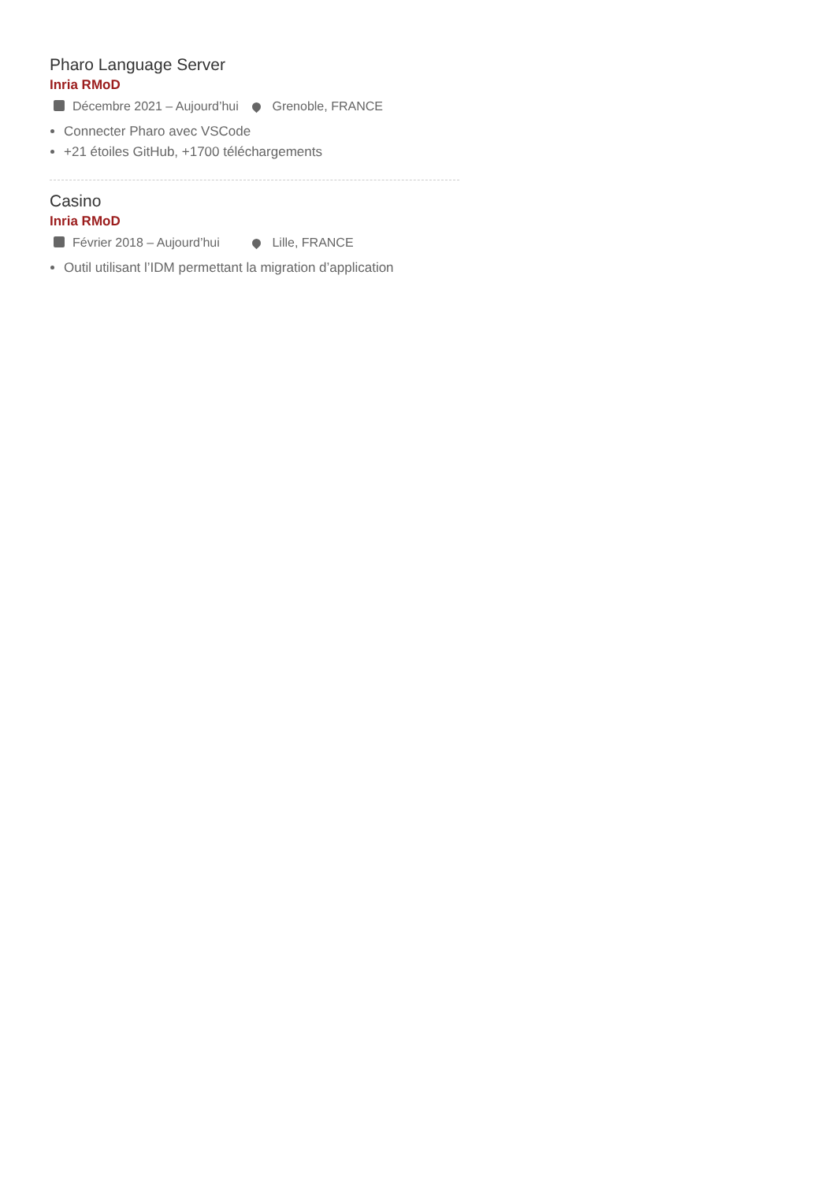Pharo Language Server
Inria RMoD
Décembre 2021 – Aujourd’hui Grenoble, FRANCE
Connecter Pharo avec VSCode
+21 étoiles GitHub, +1700 téléchargements
Casino
Inria RMoD
Février 2018 – Aujourd’hui Lille, FRANCE
Outil utilisant l’IDM permettant la migration d’application